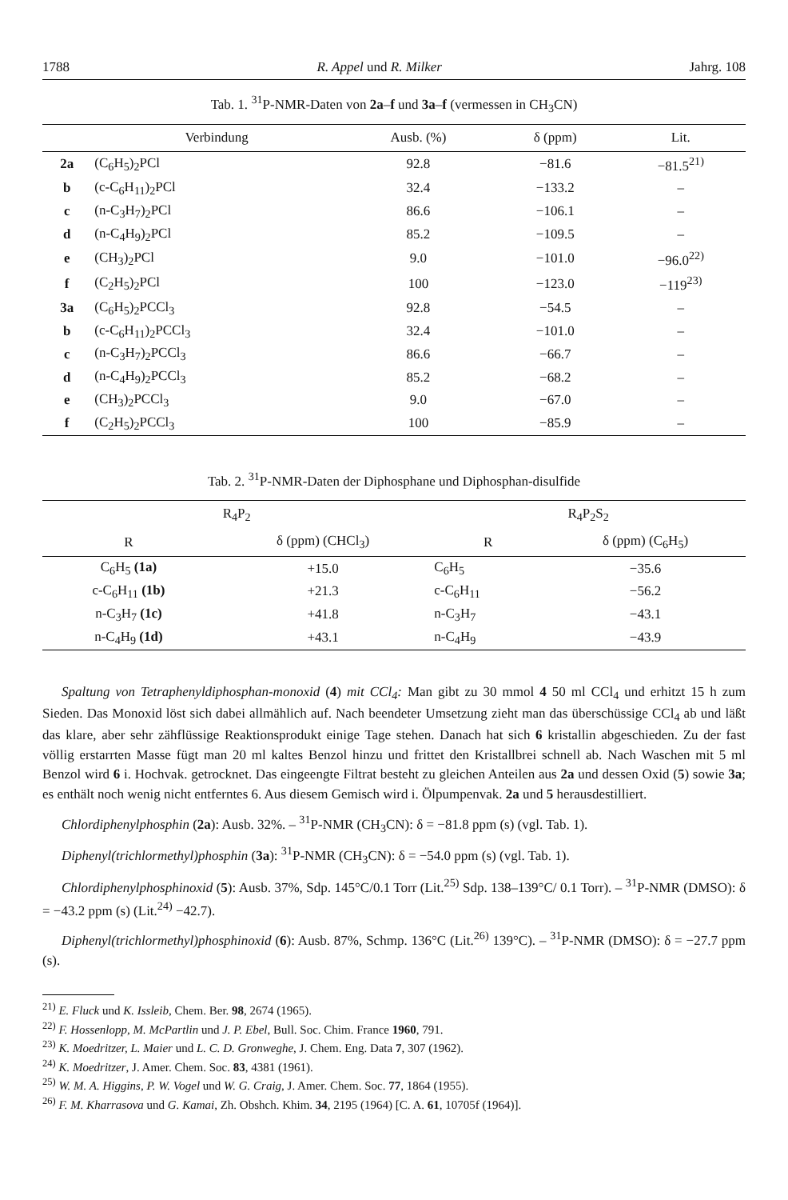1788 R. Appel und R. Milker Jahrg. 108
Tab. 1. <sup>31</sup>P-NMR-Daten von 2a–f und 3a–f (vermessen in CH<sub>3</sub>CN)
| | Verbindung | Ausb. (%) | δ (ppm) | Lit. |
| --- | --- | --- | --- | --- |
| 2a | (C<sub>6</sub>H<sub>5</sub>)<sub>2</sub>PCl | 92.8 | −81.6 | −81.5<sup>21)</sup> |
| b | (c-C<sub>6</sub>H<sub>11</sub>)<sub>2</sub>PCl | 32.4 | −133.2 | – |
| c | (n-C<sub>3</sub>H<sub>7</sub>)<sub>2</sub>PCl | 86.6 | −106.1 | – |
| d | (n-C<sub>4</sub>H<sub>9</sub>)<sub>2</sub>PCl | 85.2 | −109.5 | – |
| e | (CH<sub>3</sub>)<sub>2</sub>PCl | 9.0 | −101.0 | −96.0<sup>22)</sup> |
| f | (C<sub>2</sub>H<sub>5</sub>)<sub>2</sub>PCl | 100 | −123.0 | −119<sup>23)</sup> |
| 3a | (C<sub>6</sub>H<sub>5</sub>)<sub>2</sub>PCCl<sub>3</sub> | 92.8 | −54.5 | – |
| b | (c-C<sub>6</sub>H<sub>11</sub>)<sub>2</sub>PCCl<sub>3</sub> | 32.4 | −101.0 | – |
| c | (n-C<sub>3</sub>H<sub>7</sub>)<sub>2</sub>PCCl<sub>3</sub> | 86.6 | −66.7 | – |
| d | (n-C<sub>4</sub>H<sub>9</sub>)<sub>2</sub>PCCl<sub>3</sub> | 85.2 | −68.2 | – |
| e | (CH<sub>3</sub>)<sub>2</sub>PCCl<sub>3</sub> | 9.0 | −67.0 | – |
| f | (C<sub>2</sub>H<sub>5</sub>)<sub>2</sub>PCCl<sub>3</sub> | 100 | −85.9 | – |
Tab. 2. <sup>31</sup>P-NMR-Daten der Diphosphane und Diphosphan-disulfide
| R<sub>4</sub>P<sub>2</sub> | | R<sub>4</sub>P<sub>2</sub>S<sub>2</sub> | |
| --- | --- | --- | --- |
| R | δ (ppm) (CHCl<sub>3</sub>) | R | δ (ppm) (C<sub>6</sub>H<sub>5</sub>) |
| C<sub>6</sub>H<sub>5</sub> (1a) | +15.0 | C<sub>6</sub>H<sub>5</sub> | −35.6 |
| c-C<sub>6</sub>H<sub>11</sub> (1b) | +21.3 | c-C<sub>6</sub>H<sub>11</sub> | −56.2 |
| n-C<sub>3</sub>H<sub>7</sub> (1c) | +41.8 | n-C<sub>3</sub>H<sub>7</sub> | −43.1 |
| n-C<sub>4</sub>H<sub>9</sub> (1d) | +43.1 | n-C<sub>4</sub>H<sub>9</sub> | −43.9 |
Spaltung von Tetraphenyldiphosphan-monoxid (4) mit CCl<sub>4</sub>: Man gibt zu 30 mmol 4 50 ml CCl<sub>4</sub> und erhitzt 15 h zum Sieden. Das Monoxid löst sich dabei allmählich auf. Nach beendeter Umsetzung zieht man das überschüssige CCl<sub>4</sub> ab und läßt das klare, aber sehr zähflüssige Reaktionsprodukt einige Tage stehen. Danach hat sich 6 kristallin abgeschieden. Zu der fast völlig erstarrten Masse fügt man 20 ml kaltes Benzol hinzu und frittet den Kristallbrei schnell ab. Nach Waschen mit 5 ml Benzol wird 6 i. Hochvak. getrocknet. Das eingeengte Filtrat besteht zu gleichen Anteilen aus 2a und dessen Oxid (5) sowie 3a; es enthält noch wenig nicht entferntes 6. Aus diesem Gemisch wird i. Ölpumpenvak. 2a und 5 herausdestilliert.
Chlordiphenylphosphin (2a): Ausb. 32%. – <sup>31</sup>P-NMR (CH<sub>3</sub>CN): δ = −81.8 ppm (s) (vgl. Tab. 1).
Diphenyl(trichlormethyl)phosphin (3a): <sup>31</sup>P-NMR (CH<sub>3</sub>CN): δ = −54.0 ppm (s) (vgl. Tab. 1).
Chlordiphenylphosphinoxid (5): Ausb. 37%, Sdp. 145°C/0.1 Torr (Lit.<sup>25)</sup> Sdp. 138–139°C/ 0.1 Torr). – <sup>31</sup>P-NMR (DMSO): δ = −43.2 ppm (s) (Lit.<sup>24)</sup> −42.7).
Diphenyl(trichlormethyl)phosphinoxid (6): Ausb. 87%, Schmp. 136°C (Lit.<sup>26)</sup> 139°C). – <sup>31</sup>P-NMR (DMSO): δ = −27.7 ppm (s).
<sup>21)</sup> E. Fluck und K. Issleib, Chem. Ber. 98, 2674 (1965).
<sup>22)</sup> F. Hossenlopp, M. McPartlin und J. P. Ebel, Bull. Soc. Chim. France 1960, 791.
<sup>23)</sup> K. Moedritzer, L. Maier und L. C. D. Gronweghe, J. Chem. Eng. Data 7, 307 (1962).
<sup>24)</sup> K. Moedritzer, J. Amer. Chem. Soc. 83, 4381 (1961).
<sup>25)</sup> W. M. A. Higgins, P. W. Vogel und W. G. Craig, J. Amer. Chem. Soc. 77, 1864 (1955).
<sup>26)</sup> F. M. Kharrasova und G. Kamai, Zh. Obshch. Khim. 34, 2195 (1964) [C. A. 61, 10705f (1964)].